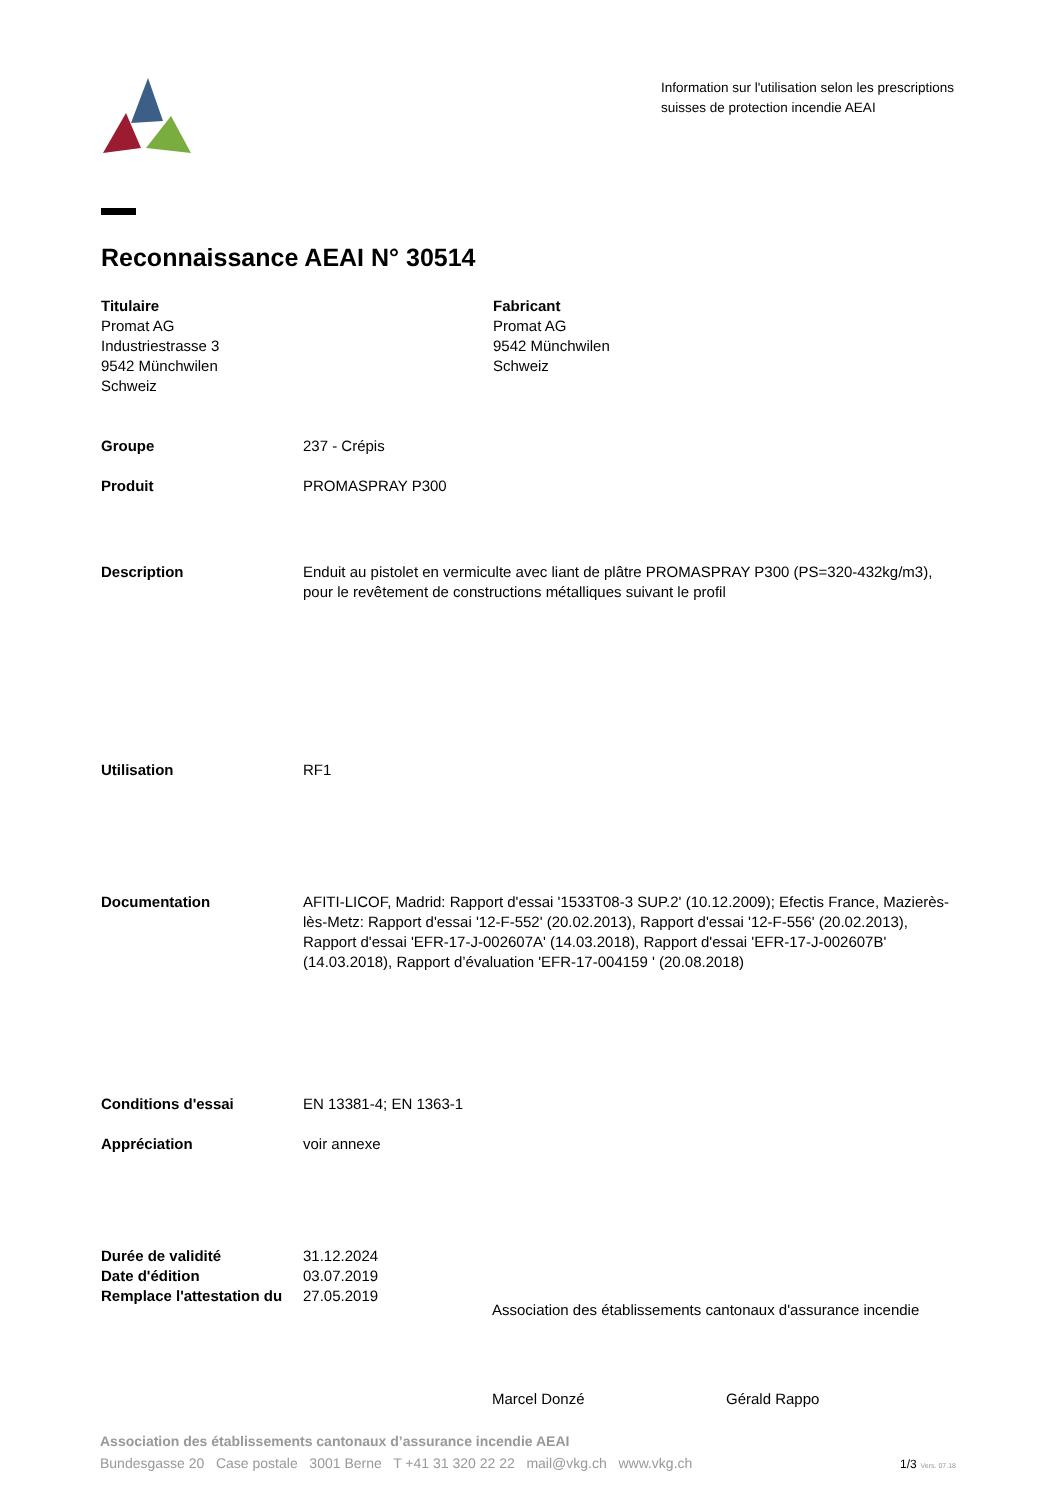Information sur l'utilisation selon les prescriptions suisses de protection incendie AEAI
Reconnaissance AEAI N° 30514
Titulaire
Promat AG
Industriestrasse 3
9542 Münchwilen
Schweiz
Fabricant
Promat AG
9542 Münchwilen
Schweiz
Groupe 237 - Crépis
Produit PROMASPRAY P300
Description Enduit au pistolet en vermiculte avec liant de plâtre PROMASPRAY P300 (PS=320-432kg/m3), pour le revêtement de constructions métalliques suivant le profil
Utilisation RF1
Documentation AFITI-LICOF, Madrid: Rapport d'essai '1533T08-3 SUP.2' (10.12.2009); Efectis France, Mazierès-lès-Metz: Rapport d'essai '12-F-552' (20.02.2013), Rapport d'essai '12-F-556' (20.02.2013), Rapport d'essai 'EFR-17-J-002607A' (14.03.2018), Rapport d'essai 'EFR-17-J-002607B' (14.03.2018), Rapport d’évaluation 'EFR-17-004159 ' (20.08.2018)
Conditions d'essai EN 13381-4; EN 1363-1
Appréciation voir annexe
Durée de validité 31.12.2024
Date d'édition 03.07.2019
Remplace l'attestation du
27.05.2019
Association des établissements cantonaux d'assurance incendie
Marcel Donzé Gérald Rappo
Association des établissements cantonaux d’assurance incendie AEAI
Bundesgasse 20 Case postale 3001 Berne T +41 31 320 22 22 mail@vkg.ch www.vkg.ch 1/3 Vers. 07.18